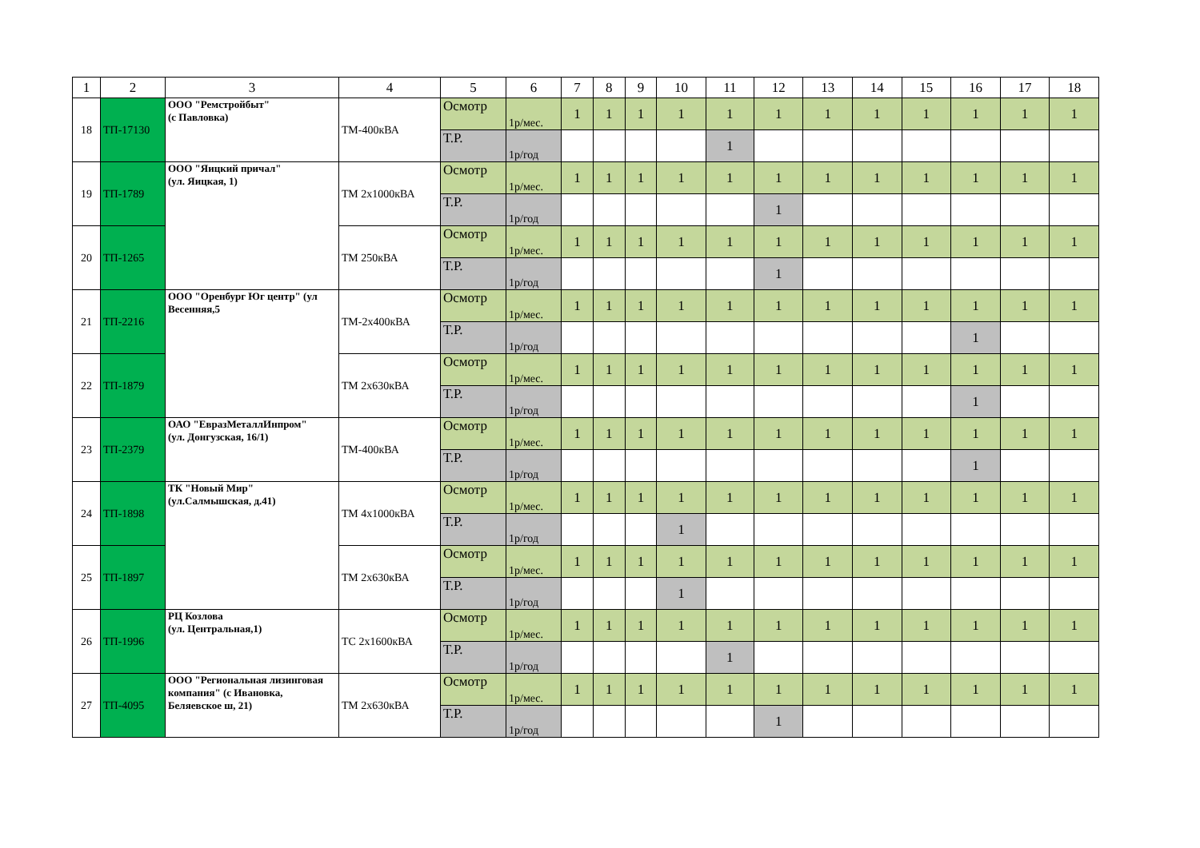| 1 | 2 | 3 | 4 | 5 | 6 | 7 | 8 | 9 | 10 | 11 | 12 | 13 | 14 | 15 | 16 | 17 | 18 |
| --- | --- | --- | --- | --- | --- | --- | --- | --- | --- | --- | --- | --- | --- | --- | --- | --- | --- |
| 18 | ТП-17130 | ООО "Ремстройбыт" (с Павловка) | ТМ-400кВА | Осмотр | 1р/мес. | 1 | 1 | 1 | 1 | 1 | 1 | 1 | 1 | 1 | 1 | 1 | 1 |
| | | | | Т.Р. | 1р/год | | | | | 1 | | | | | | | |
| 19 | ТП-1789 | ООО "Яицкий причал" (ул. Яицкая, 1) | ТМ 2х1000кВА | Осмотр | 1р/мес. | 1 | 1 | 1 | 1 | 1 | 1 | 1 | 1 | 1 | 1 | 1 | 1 |
| | | | | Т.Р. | 1р/год | | | | | | 1 | | | | | | |
| 20 | ТП-1265 | | ТМ 250кВА | Осмотр | 1р/мес. | 1 | 1 | 1 | 1 | 1 | 1 | 1 | 1 | 1 | 1 | 1 | 1 |
| | | | | Т.Р. | 1р/год | | | | | | 1 | | | | | | |
| 21 | ТП-2216 | ООО "Оренбург Юг центр" (ул Весенняя,5 | ТМ-2х400кВА | Осмотр | 1р/мес. | 1 | 1 | 1 | 1 | 1 | 1 | 1 | 1 | 1 | 1 | 1 | 1 |
| | | | | Т.Р. | 1р/год | | | | | | | | | | 1 | | |
| 22 | ТП-1879 | | ТМ 2х630кВА | Осмотр | 1р/мес. | 1 | 1 | 1 | 1 | 1 | 1 | 1 | 1 | 1 | 1 | 1 | 1 |
| | | | | Т.Р. | 1р/год | | | | | | | | | | 1 | | |
| 23 | ТП-2379 | ОАО "ЕвразМеталлИнпром" (ул. Донгузская, 16/1) | ТМ-400кВА | Осмотр | 1р/мес. | 1 | 1 | 1 | 1 | 1 | 1 | 1 | 1 | 1 | 1 | 1 | 1 |
| | | | | Т.Р. | 1р/год | | | | | | | | | | 1 | | |
| 24 | ТП-1898 | ТК "Новый Мир" (ул.Салмышская, д.41) | ТМ 4х1000кВА | Осмотр | 1р/мес. | 1 | 1 | 1 | 1 | 1 | 1 | 1 | 1 | 1 | 1 | 1 | 1 |
| | | | | Т.Р. | 1р/год | | | | 1 | | | | | | | | |
| 25 | ТП-1897 | | ТМ 2х630кВА | Осмотр | 1р/мес. | 1 | 1 | 1 | 1 | 1 | 1 | 1 | 1 | 1 | 1 | 1 | 1 |
| | | | | Т.Р. | 1р/год | | | | 1 | | | | | | | | |
| 26 | ТП-1996 | РЦ Козлова (ул. Центральная,1) | ТС 2х1600кВА | Осмотр | 1р/мес. | 1 | 1 | 1 | 1 | 1 | 1 | 1 | 1 | 1 | 1 | 1 | 1 |
| | | | | Т.Р. | 1р/год | | | | | 1 | | | | | | | |
| 27 | ТП-4095 | ООО "Региональная лизинговая компания" (с Ивановка, Беляевское ш, 21) | ТМ 2х630кВА | Осмотр | 1р/мес. | 1 | 1 | 1 | 1 | 1 | 1 | 1 | 1 | 1 | 1 | 1 | 1 |
| | | | | Т.Р. | 1р/год | | | | | | 1 | | | | | | |